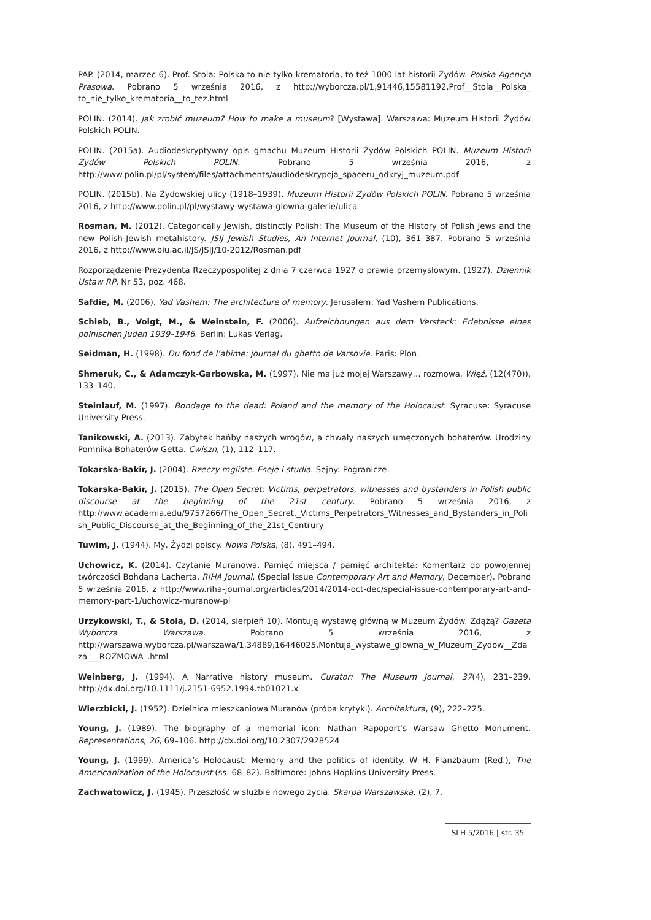PAP. (2014, marzec 6). Prof. Stola: Polska to nie tylko krematoria, to też 1000 lat historii Żydów. Polska Agencja Prasowa. Pobrano 5 września 2016, z http://wyborcza.pl/1,91446,15581192,Prof__Stola__Polska_ to_nie_tylko_krematoria__to_tez.html
POLIN. (2014). Jak zrobić muzeum? How to make a museum? [Wystawa]. Warszawa: Muzeum Historii Żydów Polskich POLIN.
POLIN. (2015a). Audiodeskryptywny opis gmachu Muzeum Historii Żydów Polskich POLIN. Muzeum Historii Żydów Polskich POLIN. Pobrano 5 września 2016, z http://www.polin.pl/pl/system/files/attachments/audiodeskrypcja_spaceru_odkryj_muzeum.pdf
POLIN. (2015b). Na Żydowskiej ulicy (1918–1939). Muzeum Historii Żydów Polskich POLIN. Pobrano 5 września 2016, z http://www.polin.pl/pl/wystawy-wystawa-glowna-galerie/ulica
Rosman, M. (2012). Categorically Jewish, distinctly Polish: The Museum of the History of Polish Jews and the new Polish-Jewish metahistory. JSIJ Jewish Studies, An Internet Journal, (10), 361–387. Pobrano 5 września 2016, z http://www.biu.ac.il/JS/JSIJ/10-2012/Rosman.pdf
Rozporządzenie Prezydenta Rzeczypospolitej z dnia 7 czerwca 1927 o prawie przemysłowym. (1927). Dziennik Ustaw RP, Nr 53, poz. 468.
Safdie, M. (2006). Yad Vashem: The architecture of memory. Jerusalem: Yad Vashem Publications.
Schieb, B., Voigt, M., & Weinstein, F. (2006). Aufzeichnungen aus dem Versteck: Erlebnisse eines polnischen Juden 1939–1946. Berlin: Lukas Verlag.
Seidman, H. (1998). Du fond de l‘abîme: journal du ghetto de Varsovie. Paris: Plon.
Shmeruk, C., & Adamczyk-Garbowska, M. (1997). Nie ma już mojej Warszawy… rozmowa. Więź, (12(470)), 133–140.
Steinlauf, M. (1997). Bondage to the dead: Poland and the memory of the Holocaust. Syracuse: Syracuse University Press.
Tanikowski, A. (2013). Zabytek hańby naszych wrogów, a chwały naszych umęczonych bohaterów. Urodziny Pomnika Bohaterów Getta. Cwiszn, (1), 112–117.
Tokarska-Bakir, J. (2004). Rzeczy mgliste. Eseje i studia. Sejny: Pogranicze.
Tokarska-Bakir, J. (2015). The Open Secret: Victims, perpetrators, witnesses and bystanders in Polish public discourse at the beginning of the 21st century. Pobrano 5 września 2016, z http://www.academia.edu/9757266/The_Open_Secret._Victims_Perpetrators_Witnesses_and_Bystanders_in_Polish_Public_Discourse_at_the_Beginning_of_the_21st_Centrury
Tuwim, J. (1944). My, Żydzi polscy. Nowa Polska, (8), 491–494.
Uchowicz, K. (2014). Czytanie Muranowa. Pamięć miejsca / pamięć architekta: Komentarz do powojennej twórczości Bohdana Lacherta. RIHA Journal, (Special Issue Contemporary Art and Memory, December). Pobrano 5 września 2016, z http://www.riha-journal.org/articles/2014/2014-oct-dec/special-issue-contemporary-art-and-memory-part-1/uchowicz-muranow-pl
Urzykowski, T., & Stola, D. (2014, sierpień 10). Montują wystawę główną w Muzeum Żydów. Zdążą? Gazeta Wyborcza Warszawa. Pobrano 5 września 2016, z http://warszawa.wyborcza.pl/warszawa/1,34889,16446025,Montuja_wystawe_glowna_w_Muzeum_Zydow__Zdaza___ROZMOWA_.html
Weinberg, J. (1994). A Narrative history museum. Curator: The Museum Journal, 37(4), 231–239. http://dx.doi.org/10.1111/j.2151-6952.1994.tb01021.x
Wierzbicki, J. (1952). Dzielnica mieszkaniowa Muranów (próba krytyki). Architektura, (9), 222–225.
Young, J. (1989). The biography of a memorial icon: Nathan Rapoport’s Warsaw Ghetto Monument. Representations, 26, 69–106. http://dx.doi.org/10.2307/2928524
Young, J. (1999). America’s Holocaust: Memory and the politics of identity. W H. Flanzbaum (Red.), The Americanization of the Holocaust (ss. 68–82). Baltimore: Johns Hopkins University Press.
Zachwatowicz, J. (1945). Przeszłość w służbie nowego życia. Skarpa Warszawska, (2), 7.
SLH 5/2016 | str. 35